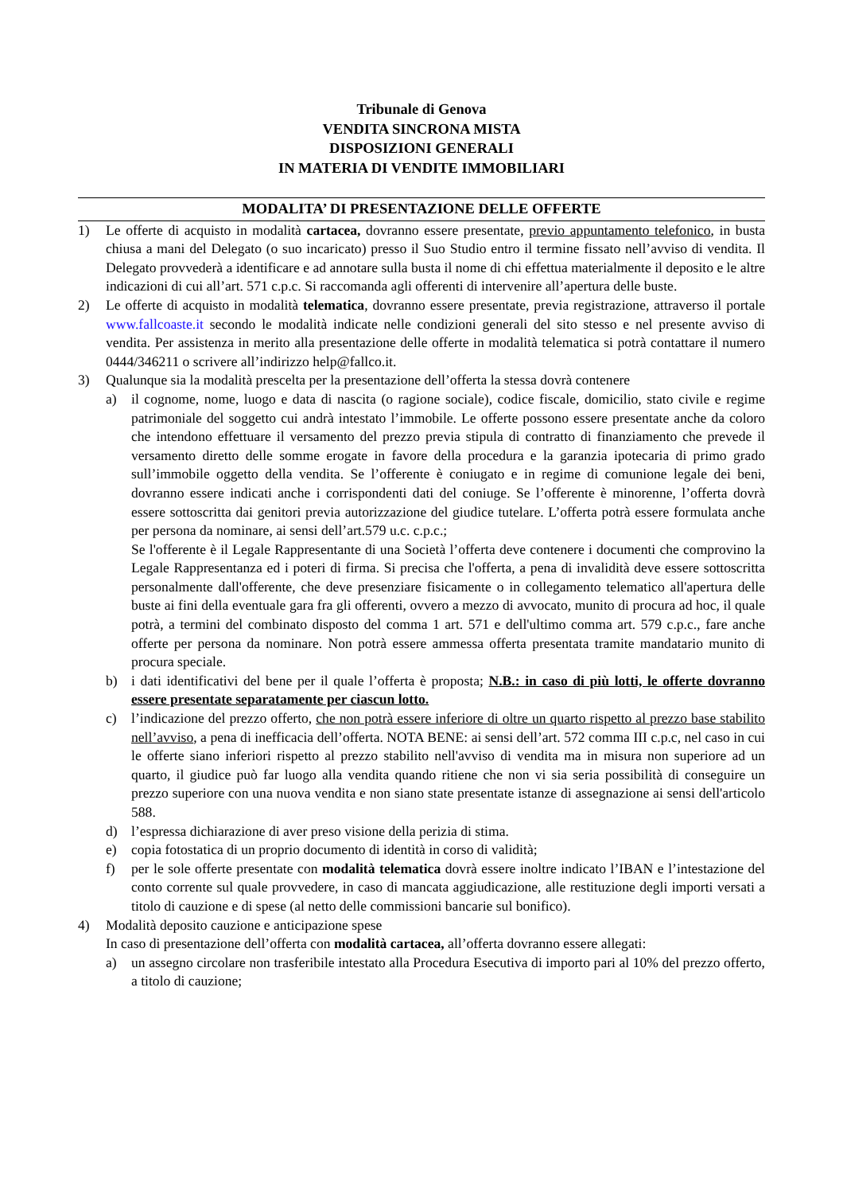Tribunale di Genova
VENDITA SINCRONA MISTA
DISPOSIZIONI GENERALI
IN MATERIA DI VENDITE IMMOBILIARI
MODALITA’ DI PRESENTAZIONE DELLE OFFERTE
1) Le offerte di acquisto in modalità cartacea, dovranno essere presentate, previo appuntamento telefonico, in busta chiusa a mani del Delegato (o suo incaricato) presso il Suo Studio entro il termine fissato nell’avviso di vendita. Il Delegato provvederà a identificare e ad annotare sulla busta il nome di chi effettua materialmente il deposito e le altre indicazioni di cui all’art. 571 c.p.c. Si raccomanda agli offerenti di intervenire all’apertura delle buste.
2) Le offerte di acquisto in modalità telematica, dovranno essere presentate, previa registrazione, attraverso il portale www.fallcoaste.it secondo le modalità indicate nelle condizioni generali del sito stesso e nel presente avviso di vendita. Per assistenza in merito alla presentazione delle offerte in modalità telematica si potrà contattare il numero 0444/346211 o scrivere all’indirizzo help@fallco.it.
3) Qualunque sia la modalità prescelta per la presentazione dell’offerta la stessa dovrà contenere
a) il cognome, nome, luogo e data di nascita (o ragione sociale), codice fiscale, domicilio, stato civile e regime patrimoniale del soggetto cui andrà intestato l’immobile. Le offerte possono essere presentate anche da coloro che intendono effettuare il versamento del prezzo previa stipula di contratto di finanziamento che prevede il versamento diretto delle somme erogate in favore della procedura e la garanzia ipotecaria di primo grado sull’immobile oggetto della vendita. Se l’offerente è coniugato e in regime di comunione legale dei beni, dovranno essere indicati anche i corrispondenti dati del coniuge. Se l’offerente è minorenne, l’offerta dovrà essere sottoscritta dai genitori previa autorizzazione del giudice tutelare. L’offerta potrà essere formulata anche per persona da nominare, ai sensi dell’art.579 u.c. c.p.c.;
Se l'offerente è il Legale Rappresentante di una Società l’offerta deve contenere i documenti che comprovino la Legale Rappresentanza ed i poteri di firma. Si precisa che l'offerta, a pena di invalidità deve essere sottoscritta personalmente dall'offerente, che deve presenziare fisicamente o in collegamento telematico all'apertura delle buste ai fini della eventuale gara fra gli offerenti, ovvero a mezzo di avvocato, munito di procura ad hoc, il quale potrà, a termini del combinato disposto del comma 1 art. 571 e dell'ultimo comma art. 579 c.p.c., fare anche offerte per persona da nominare. Non potrà essere ammessa offerta presentata tramite mandatario munito di procura speciale.
b) i dati identificativi del bene per il quale l’offerta è proposta; N.B.: in caso di più lotti, le offerte dovranno essere presentate separatamente per ciascun lotto.
c) l’indicazione del prezzo offerto, che non potrà essere inferiore di oltre un quarto rispetto al prezzo base stabilito nell’avviso, a pena di inefficacia dell’offerta. NOTA BENE: ai sensi dell’art. 572 comma III c.p.c, nel caso in cui le offerte siano inferiori rispetto al prezzo stabilito nell'avviso di vendita ma in misura non superiore ad un quarto, il giudice può far luogo alla vendita quando ritiene che non vi sia seria possibilità di conseguire un prezzo superiore con una nuova vendita e non siano state presentate istanze di assegnazione ai sensi dell'articolo 588.
d) l’espressa dichiarazione di aver preso visione della perizia di stima.
e) copia fotostatica di un proprio documento di identità in corso di validità;
f) per le sole offerte presentate con modalità telematica dovrà essere inoltre indicato l’IBAN e l’intestazione del conto corrente sul quale provvedere, in caso di mancata aggiudicazione, alle restituzione degli importi versati a titolo di cauzione e di spese (al netto delle commissioni bancarie sul bonifico).
4) Modalità deposito cauzione e anticipazione spese
In caso di presentazione dell’offerta con modalità cartacea, all’offerta dovranno essere allegati:
a) un assegno circolare non trasferibile intestato alla Procedura Esecutiva di importo pari al 10% del prezzo offerto, a titolo di cauzione;